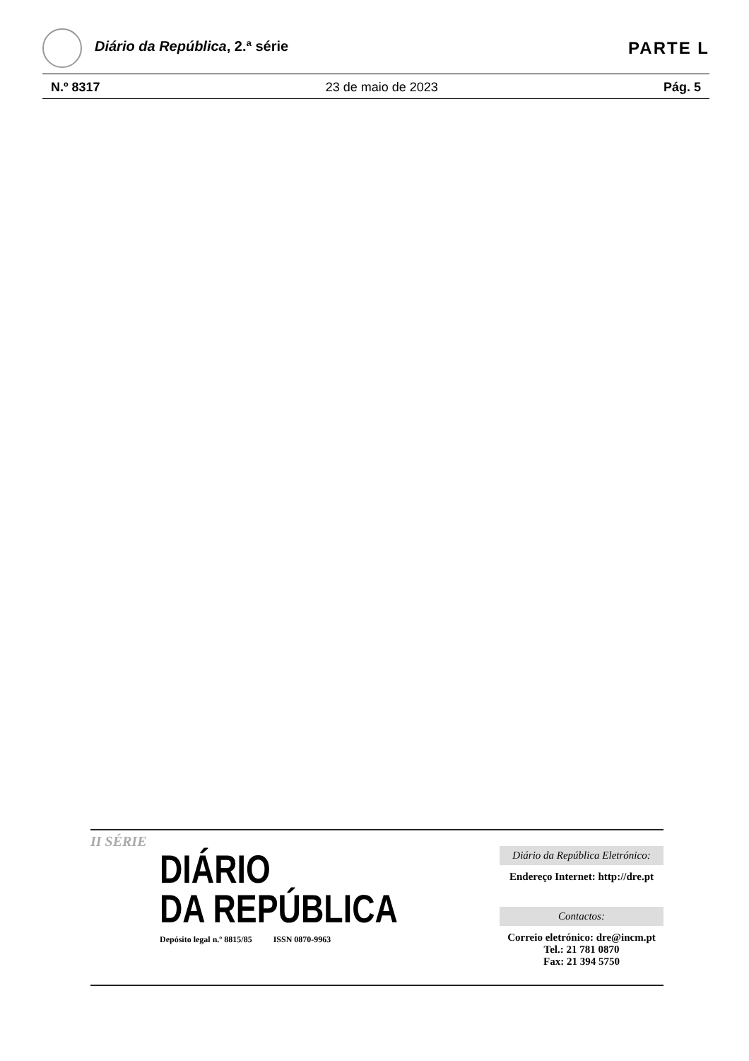Diário da República, 2.ª série
PARTE L
N.º 8317 23 de maio de 2023 Pág. 5
II SÉRIE
DIÁRIO
DA REPÚBLICA
Depósito legal n.º 8815/85 ISSN 0870-9963
Diário da República Eletrónico:
Endereço Internet: http://dre.pt
Contactos:
Correio eletrónico: dre@incm.pt
Tel.: 21 781 0870
Fax: 21 394 5750